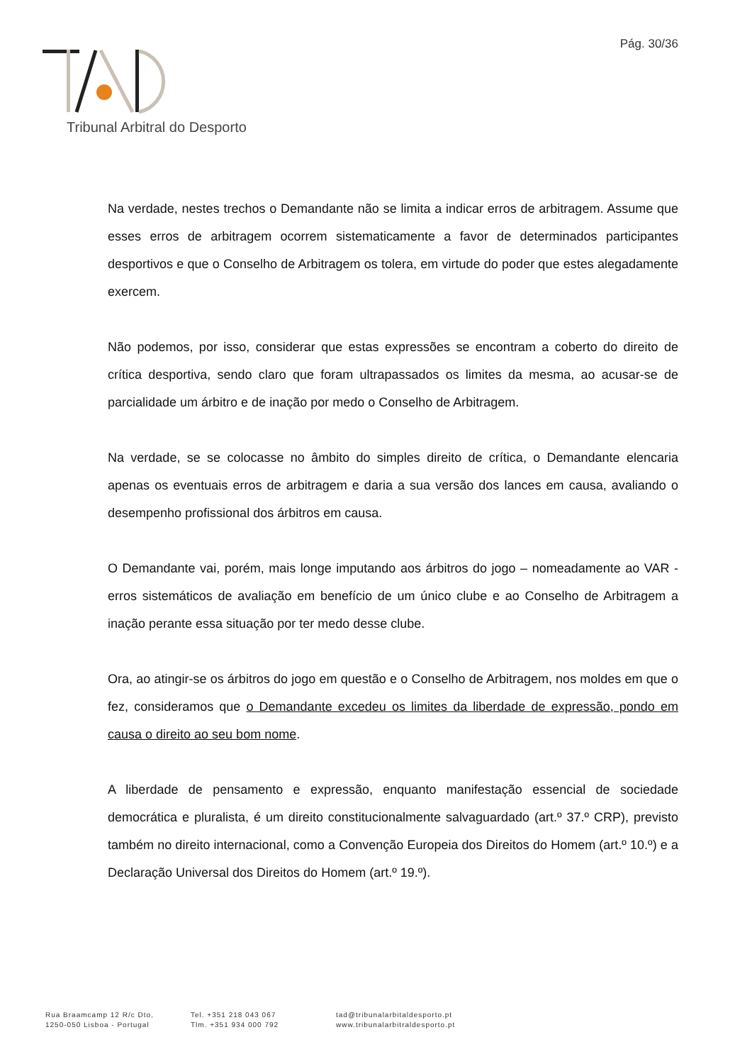Pág. 30/36
Tribunal Arbitral do Desporto
Na verdade, nestes trechos o Demandante não se limita a indicar erros de arbitragem. Assume que esses erros de arbitragem ocorrem sistematicamente a favor de determinados participantes desportivos e que o Conselho de Arbitragem os tolera, em virtude do poder que estes alegadamente exercem.
Não podemos, por isso, considerar que estas expressões se encontram a coberto do direito de crítica desportiva, sendo claro que foram ultrapassados os limites da mesma, ao acusar-se de parcialidade um árbitro e de inação por medo o Conselho de Arbitragem.
Na verdade, se se colocasse no âmbito do simples direito de crítica, o Demandante elencaria apenas os eventuais erros de arbitragem e daria a sua versão dos lances em causa, avaliando o desempenho profissional dos árbitros em causa.
O Demandante vai, porém, mais longe imputando aos árbitros do jogo – nomeadamente ao VAR - erros sistemáticos de avaliação em benefício de um único clube e ao Conselho de Arbitragem a inação perante essa situação por ter medo desse clube.
Ora, ao atingir-se os árbitros do jogo em questão e o Conselho de Arbitragem, nos moldes em que o fez, consideramos que o Demandante excedeu os limites da liberdade de expressão, pondo em causa o direito ao seu bom nome.
A liberdade de pensamento e expressão, enquanto manifestação essencial de sociedade democrática e pluralista, é um direito constitucionalmente salvaguardado (art.º 37.º CRP), previsto também no direito internacional, como a Convenção Europeia dos Direitos do Homem (art.º 10.º) e a Declaração Universal dos Direitos do Homem (art.º 19.º).
Rua Braamcamp 12 R/c Dto,
1250-050 Lisboa - Portugal
Tel. +351 218 043 067
Tlm. +351 934 000 792
tad@tribunalarbitaldesporto.pt
www.tribunalarbitraldesporto.pt